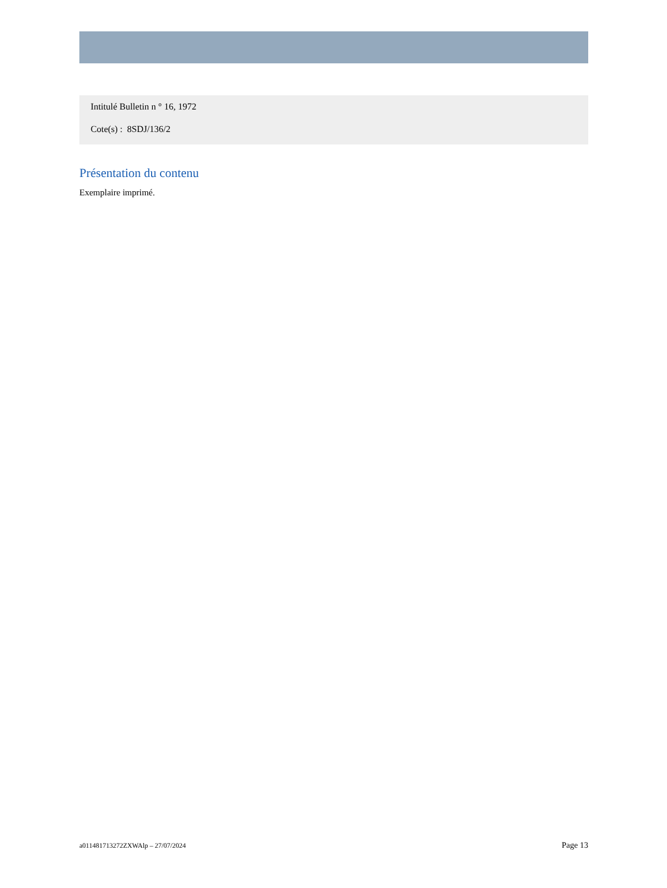Intitulé Bulletin n ° 16, 1972
Cote(s) : 8SDJ/136/2
Présentation du contenu
Exemplaire imprimé.
a011481713272ZXWAlp – 27/07/2024 Page 13